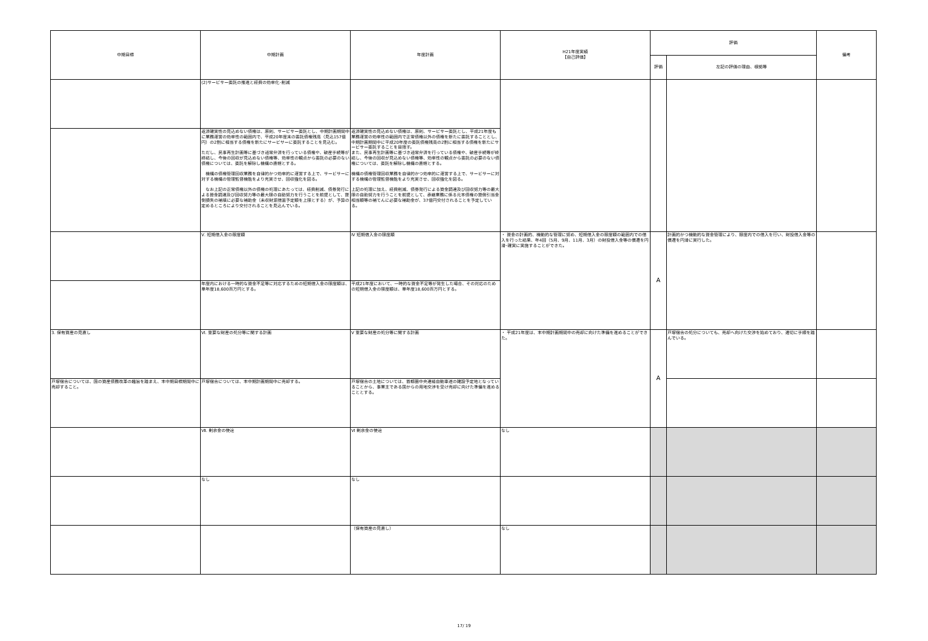| 中期目標 | 中期計画 | 年度計画 | H21年度実績 【自己評価】 | 評価 | | 備考 |
| --- | --- | --- | --- | --- | --- | --- |
| | | | | 評価 | 左記の評価の理由、根拠等 | |
| | (2)サービサー委託の推進と経費の効率化･削減 | | | | | |
| | 返済確実性の見込めない債権は、原則、サービサー委託とし、中期計画期間中に業務運営の効率性の範囲内で、平成20年度末の委託債権残高（見込157億円）の2割に相当する債権を新たにサービサーに委託することを見込む。 ただし、民事再生計画等に基づき通常弁済を行っている債権や、破産手続等が終結し、今後の回収が見込めない債権等、効率性の観点から委託の必要のない債権については、委託を解除し機構の直轄とする。 機構の債権管理回収業務を自律的かつ効率的に運営する上で、サービサーに対する機構の管理監督機能をより充実させ、回収強化を図る。 なお上記の正常債権以外の債権の処理にあたっては、経費削減、債券発行による資金調達及び回収努力等の最大限の自助努力を行うことを前提として、貸倒損失の補填に必要な補助金（未収財源措置予定額を上限とする）が、予算の定めるところにより交付されることを見込んでいる。 | 返済確実性の見込めない債権は、原則、サービサー委託とし、平成21年度も業務運営の効率性の範囲内で正常債権以外の債権を新たに委託することとし、中期計画期間中に平成20年度の委託債権残高の2割に相当する債権を新たにサービサー委託することを目指す。 また、民事再生計画等に基づき通常弁済を行っている債権や、破産手続等が終結し、今後の回収が見込めない債権等、効率性の観点から委託の必要のない債権については、委託を解除し機構の直轄とする。 機構の債権管理回収業務を自律的かつ効率的に運営する上で、サービサーに対する機構の管理監督機能をより充実させ、回収強化を図る。 上記の処理に加え、経費削減、債券発行による資金調達及び回収努力等の最大限の自助努力を行うことを前提として、承継業務に係る元本債権の貸倒引当金相当額等の補てんに必要な補助金が、37億円交付されることを予定している。 | | | | |
| | Ⅴ. 短期借入金の限度額 | Ⅳ 短期借入金の限度額 | ・ 資金の計画的、機動的な管理に努め、短期借入金の限度額の範囲内での借入を行った結果、年4回（5月、9月、11月、3月）の財投借入金等の償還を円滑･確実に実施することができた。 | A | 計画的かつ機動的な資金管理により、限度内での借入を行い、財投借入金等の償還を円滑に実行した。 | |
| | 年度内における一時的な資金不足等に対応するための短期借入金の限度額は、単年度18,600百万円とする。 | 平成21年度において、一時的な資金不足等が発生した場合、その対応のための短期借入金の限度額は、単年度18,600百万円とする。 | | | | |
| 3. 保有資産の見直し | Ⅵ. 重要な財産の処分等に関する計画 | Ⅴ 重要な財産の処分等に関する計画 | ・ 平成21年度は、本中期計画期間中の売却に向けた準備を進めることができた。 | A | 戸塚宿舎の処分についても、売却へ向けた交渉を始めており、適切に手順を踏んでいる。 | |
| 戸塚宿舎については、国の資産債務改革の趣旨を踏まえ、本中期目標期間中に売却すること。 | 戸塚宿舎については、本中期計画期間中に売却する。 | 戸塚宿舎の土地については、首都圏中央連絡自動車道の建設予定地となっていることから、事業主である国からの用地交渉を受け売却に向けた準備を進めることとする。 | | | | |
| | Ⅶ. 剰余金の使途 | Ⅵ 剰余金の使途 | なし | | | |
| | なし | なし | | | | |
| | | （保有資産の見直し） | なし | | | |
17/ 19